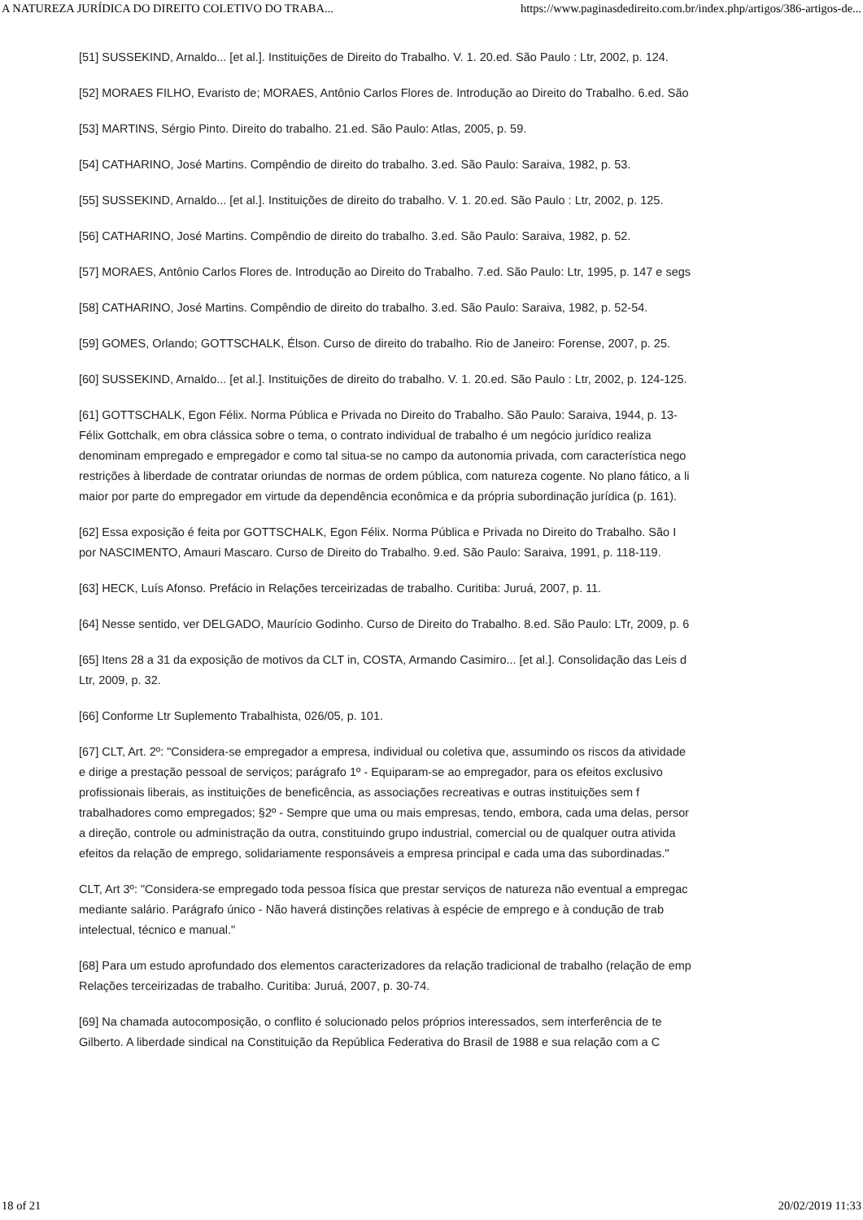A NATUREZA JURÍDICA DO DIREITO COLETIVO DO TRABA... https://www.paginasdedireito.com.br/index.php/artigos/386-artigos-de...
[51] SUSSEKIND, Arnaldo... [et al.]. Instituições de Direito do Trabalho. V. 1. 20.ed. São Paulo : Ltr, 2002, p. 124.
[52] MORAES FILHO, Evaristo de; MORAES, Antônio Carlos Flores de. Introdução ao Direito do Trabalho. 6.ed. São
[53] MARTINS, Sérgio Pinto. Direito do trabalho. 21.ed. São Paulo: Atlas, 2005, p. 59.
[54] CATHARINO, José Martins. Compêndio de direito do trabalho. 3.ed. São Paulo: Saraiva, 1982, p. 53.
[55] SUSSEKIND, Arnaldo... [et al.]. Instituições de direito do trabalho. V. 1. 20.ed. São Paulo : Ltr, 2002, p. 125.
[56] CATHARINO, José Martins. Compêndio de direito do trabalho. 3.ed. São Paulo: Saraiva, 1982, p. 52.
[57] MORAES, Antônio Carlos Flores de. Introdução ao Direito do Trabalho. 7.ed. São Paulo: Ltr, 1995, p. 147 e segs
[58] CATHARINO, José Martins. Compêndio de direito do trabalho. 3.ed. São Paulo: Saraiva, 1982, p. 52-54.
[59] GOMES, Orlando; GOTTSCHALK, Élson. Curso de direito do trabalho. Rio de Janeiro: Forense, 2007, p. 25.
[60] SUSSEKIND, Arnaldo... [et al.]. Instituições de direito do trabalho. V. 1. 20.ed. São Paulo : Ltr, 2002, p. 124-125.
[61] GOTTSCHALK, Egon Félix. Norma Pública e Privada no Direito do Trabalho. São Paulo: Saraiva, 1944, p. 13-
Félix Gottchalk, em obra clássica sobre o tema, o contrato individual de trabalho é um negócio jurídico realiza
denominam empregado e empregador e como tal situa-se no campo da autonomia privada, com característica nego
restrições à liberdade de contratar oriundas de normas de ordem pública, com natureza cogente. No plano fático, a li
maior por parte do empregador em virtude da dependência econômica e da própria subordinação jurídica (p. 161).
[62] Essa exposição é feita por GOTTSCHALK, Egon Félix. Norma Pública e Privada no Direito do Trabalho. São I
por NASCIMENTO, Amauri Mascaro. Curso de Direito do Trabalho. 9.ed. São Paulo: Saraiva, 1991, p. 118-119.
[63] HECK, Luís Afonso. Prefácio in Relações terceirizadas de trabalho. Curitiba: Juruá, 2007, p. 11.
[64] Nesse sentido, ver DELGADO, Maurício Godinho. Curso de Direito do Trabalho. 8.ed. São Paulo: LTr, 2009, p. 6
[65] Itens 28 a 31 da exposição de motivos da CLT in, COSTA, Armando Casimiro... [et al.]. Consolidação das Leis d
Ltr, 2009, p. 32.
[66] Conforme Ltr Suplemento Trabalhista, 026/05, p. 101.
[67] CLT, Art. 2º: "Considera-se empregador a empresa, individual ou coletiva que, assumindo os riscos da atividade
e dirige a prestação pessoal de serviços; parágrafo 1º - Equiparam-se ao empregador, para os efeitos exclusivo
profissionais liberais, as instituições de beneficência, as associações recreativas e outras instituições sem f
trabalhadores como empregados; §2º - Sempre que uma ou mais empresas, tendo, embora, cada uma delas, persor
a direção, controle ou administração da outra, constituindo grupo industrial, comercial ou de qualquer outra ativida
efeitos da relação de emprego, solidariamente responsáveis a empresa principal e cada uma das subordinadas."
CLT, Art 3º: "Considera-se empregado toda pessoa física que prestar serviços de natureza não eventual a empregac
mediante salário. Parágrafo único - Não haverá distinções relativas à espécie de emprego e à condução de trab
intelectual, técnico e manual."
[68] Para um estudo aprofundado dos elementos caracterizadores da relação tradicional de trabalho (relação de emp
Relações terceirizadas de trabalho. Curitiba: Juruá, 2007, p. 30-74.
[69] Na chamada autocomposição, o conflito é solucionado pelos próprios interessados, sem interferência de te
Gilberto. A liberdade sindical na Constituição da República Federativa do Brasil de 1988 e sua relação com a C
18 of 21 20/02/2019 11:33